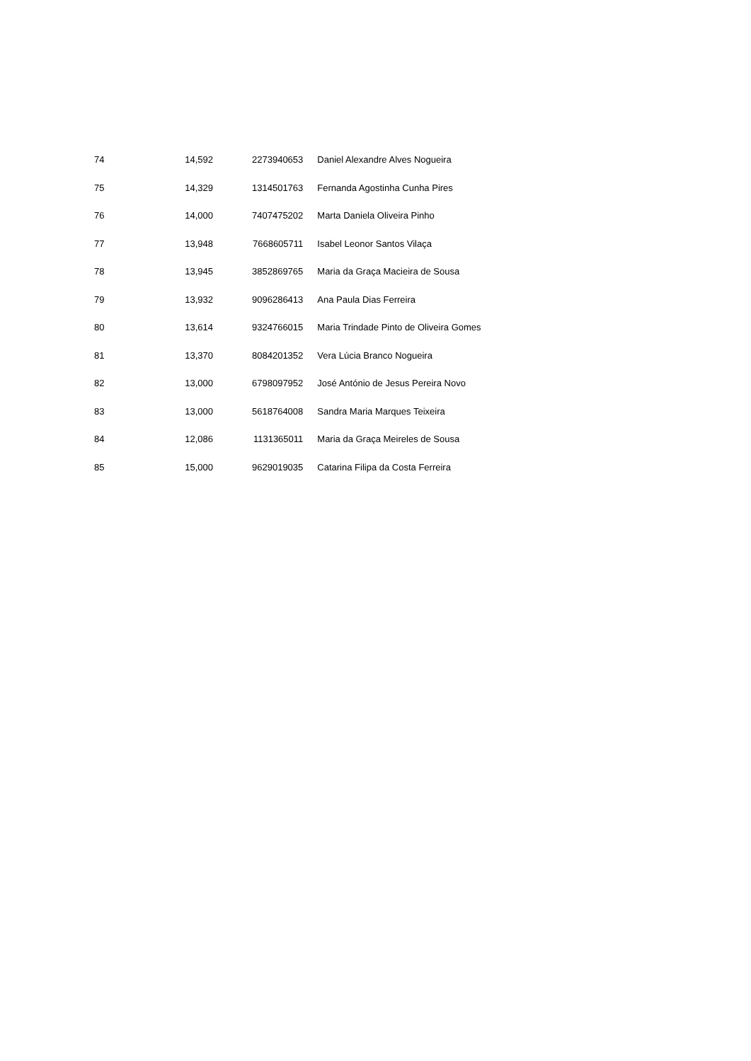| 74 | 14,592 | 2273940653 | Daniel Alexandre Alves Nogueira |
| 75 | 14,329 | 1314501763 | Fernanda Agostinha Cunha Pires |
| 76 | 14,000 | 7407475202 | Marta Daniela Oliveira Pinho |
| 77 | 13,948 | 7668605711 | Isabel Leonor Santos Vilaça |
| 78 | 13,945 | 3852869765 | Maria da Graça Macieira de Sousa |
| 79 | 13,932 | 9096286413 | Ana Paula Dias Ferreira |
| 80 | 13,614 | 9324766015 | Maria Trindade Pinto de Oliveira Gomes |
| 81 | 13,370 | 8084201352 | Vera Lúcia Branco Nogueira |
| 82 | 13,000 | 6798097952 | José António de Jesus Pereira Novo |
| 83 | 13,000 | 5618764008 | Sandra Maria Marques Teixeira |
| 84 | 12,086 | 1131365011 | Maria da Graça Meireles de Sousa |
| 85 | 15,000 | 9629019035 | Catarina Filipa da Costa Ferreira |